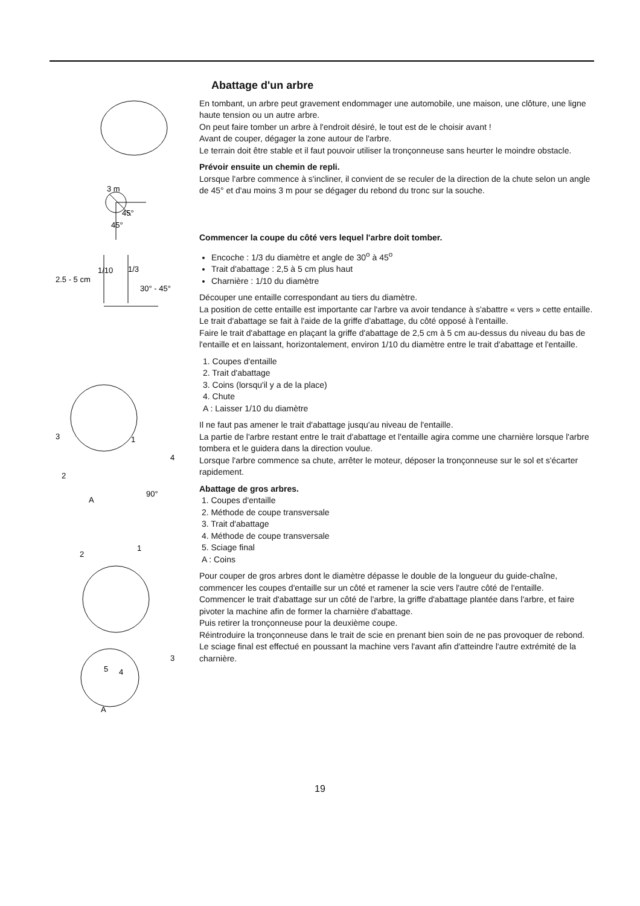3 m
45°
45°
2.5 - 5 cm
1/10
1/3
30° - 45°
3
1
4
2
90°
A
1
2
3
5
4
A
Abattage d'un arbre
En tombant, un arbre peut gravement endommager une automobile, une maison, une clôture, une ligne haute tension ou un autre arbre.
On peut faire tomber un arbre à l'endroit désiré, le tout est de le choisir avant !
Avant de couper, dégager la zone autour de l'arbre.
Le terrain doit être stable et il faut pouvoir utiliser la tronçonneuse sans heurter le moindre obstacle.
Prévoir ensuite un chemin de repli.
Lorsque l'arbre commence à s'incliner, il convient de se reculer de la direction de la chute selon un angle de 45° et d'au moins 3 m pour se dégager du rebond du tronc sur la souche.
Commencer la coupe du côté vers lequel l'arbre doit tomber.
Encoche : 1/3 du diamètre et angle de 30<sup>o</sup> à 45<sup>o</sup>
Trait d'abattage : 2,5 à 5 cm plus haut
Charnière : 1/10 du diamètre
Découper une entaille correspondant au tiers du diamètre.
La position de cette entaille est importante car l'arbre va avoir tendance à s'abattre « vers » cette entaille.
Le trait d'abattage se fait à l'aide de la griffe d'abattage, du côté opposé à l'entaille.
Faire le trait d'abattage en plaçant la griffe d'abattage de 2,5 cm à 5 cm au-dessus du niveau du bas de l'entaille et en laissant, horizontalement, environ 1/10 du diamètre entre le trait d'abattage et l'entaille.
1. Coupes d'entaille
2. Trait d'abattage
3. Coins (lorsqu'il y a de la place)
4. Chute
A : Laisser 1/10 du diamètre
Il ne faut pas amener le trait d'abattage jusqu'au niveau de l'entaille.
La partie de l'arbre restant entre le trait d'abattage et l'entaille agira comme une charnière lorsque l'arbre tombera et le guidera dans la direction voulue.
Lorsque l'arbre commence sa chute, arrêter le moteur, déposer la tronçonneuse sur le sol et s'écarter rapidement.
Abattage de gros arbres.
1. Coupes d'entaille
2. Méthode de coupe transversale
3. Trait d'abattage
4. Méthode de coupe transversale
5. Sciage final
A : Coins
Pour couper de gros arbres dont le diamètre dépasse le double de la longueur du guide-chaîne, commencer les coupes d'entaille sur un côté et ramener la scie vers l'autre côté de l'entaille.
Commencer le trait d'abattage sur un côté de l'arbre, la griffe d'abattage plantée dans l'arbre, et faire pivoter la machine afin de former la charnière d'abattage.
Puis retirer la tronçonneuse pour la deuxième coupe.
Réintroduire la tronçonneuse dans le trait de scie en prenant bien soin de ne pas provoquer de rebond.
Le sciage final est effectué en poussant la machine vers l'avant afin d'atteindre l'autre extrémité de la charnière.
19